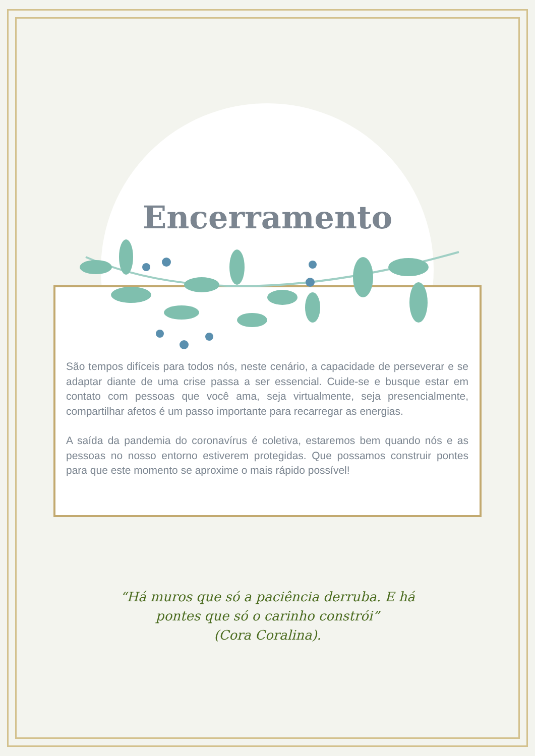Encerramento
São tempos difíceis para todos nós, neste cenário, a capacidade de perseverar e se adaptar diante de uma crise passa a ser essencial. Cuide-se e busque estar em contato com pessoas que você ama, seja virtualmente, seja presencialmente, compartilhar afetos é um passo importante para recarregar as energias.
A saída da pandemia do coronavírus é coletiva, estaremos bem quando nós e as pessoas no nosso entorno estiverem protegidas. Que possamos construir pontes para que este momento se aproxime o mais rápido possível!
“Há muros que só a paciência derruba. E há pontes que só o carinho constrói”
(Cora Coralina).